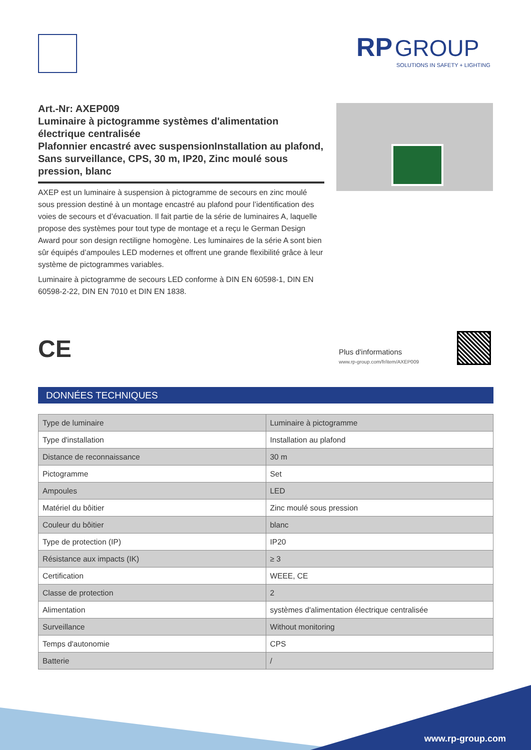RP GROUP
SOLUTIONS IN SAFETY + LIGHTING
Art.-Nr: AXEP009
Luminaire à pictogramme systèmes d'alimentation électrique centralisée
Plafonnier encastré avec suspensionInstallation au plafond, Sans surveillance, CPS, 30 m, IP20, Zinc moulé sous pression, blanc
AXEP est un luminaire à suspension à pictogramme de secours en zinc moulé sous pression destiné à un montage encastré au plafond pour l’identification des voies de secours et d’évacuation. Il fait partie de la série de luminaires A, laquelle propose des systèmes pour tout type de montage et a reçu le German Design Award pour son design rectiligne homogène. Les luminaires de la série A sont bien sûr équipés d’ampoules LED modernes et offrent une grande flexibilité grâce à leur système de pictogrammes variables.
Luminaire à pictogramme de secours LED conforme à DIN EN 60598-1, DIN EN 60598-2-22, DIN EN 7010 et DIN EN 1838.
CE
Plus d'informations
www.rp-group.com/fr/item/AXEP009
DONNÉES TECHNIQUES
| Type de luminaire | Luminaire à pictogramme |
| Type d'installation | Installation au plafond |
| Distance de reconnaissance | 30 m |
| Pictogramme | Set |
| Ampoules | LED |
| Matériel du bôitier | Zinc moulé sous pression |
| Couleur du bôitier | blanc |
| Type de protection (IP) | IP20 |
| Résistance aux impacts (IK) | ≥ 3 |
| Certification | WEEE, CE |
| Classe de protection | 2 |
| Alimentation | systèmes d'alimentation électrique centralisée |
| Surveillance | Without monitoring |
| Temps d'autonomie | CPS |
| Batterie | / |
www.rp-group.com